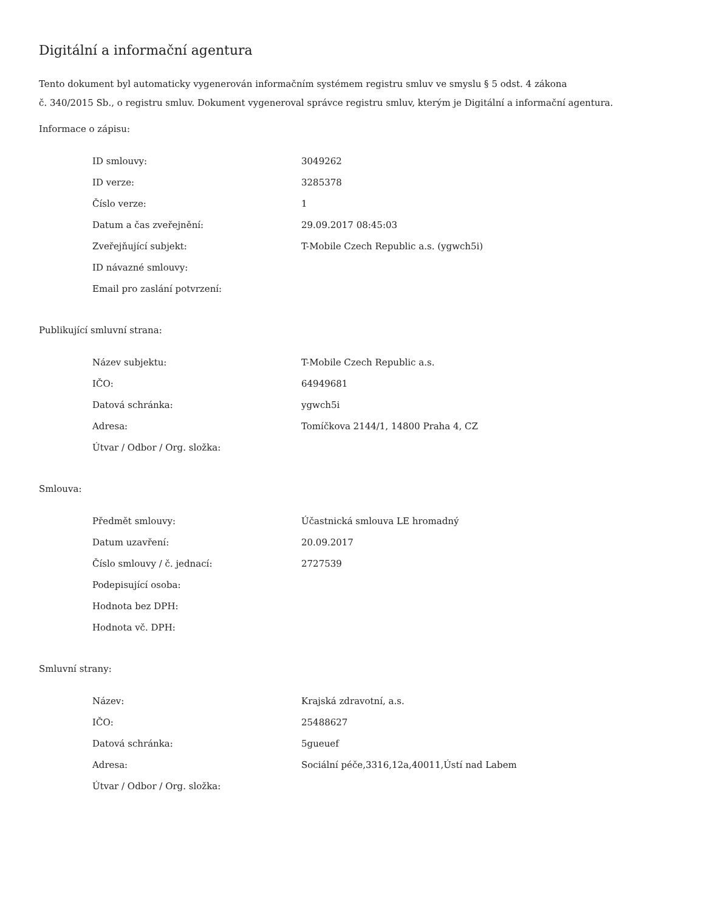Digitální a informační agentura
Tento dokument byl automaticky vygenerován informačním systémem registru smluv ve smyslu § 5 odst. 4 zákona
č. 340/2015 Sb., o registru smluv. Dokument vygeneroval správce registru smluv, kterým je Digitální a informační agentura.
Informace o zápisu:
| ID smlouvy: | 3049262 |
| ID verze: | 3285378 |
| Číslo verze: | 1 |
| Datum a čas zveřejnění: | 29.09.2017 08:45:03 |
| Zveřejňující subjekt: | T-Mobile Czech Republic a.s. (ygwch5i) |
| ID návazné smlouvy: | |
| Email pro zaslání potvrzení: | |
Publikující smluvní strana:
| Název subjektu: | T-Mobile Czech Republic a.s. |
| IČO: | 64949681 |
| Datová schránka: | ygwch5i |
| Adresa: | Tomíčkova 2144/1, 14800 Praha 4, CZ |
| Útvar / Odbor / Org. složka: | |
Smlouva:
| Předmět smlouvy: | Účastnická smlouva LE hromadný |
| Datum uzavření: | 20.09.2017 |
| Číslo smlouvy / č. jednací: | 2727539 |
| Podepisující osoba: | |
| Hodnota bez DPH: | |
| Hodnota vč. DPH: | |
Smluvní strany:
| Název: | Krajská zdravotní, a.s. |
| IČO: | 25488627 |
| Datová schránka: | 5gueuef |
| Adresa: | Sociální péče,3316,12a,40011,Ústí nad Labem |
| Útvar / Odbor / Org. složka: | |